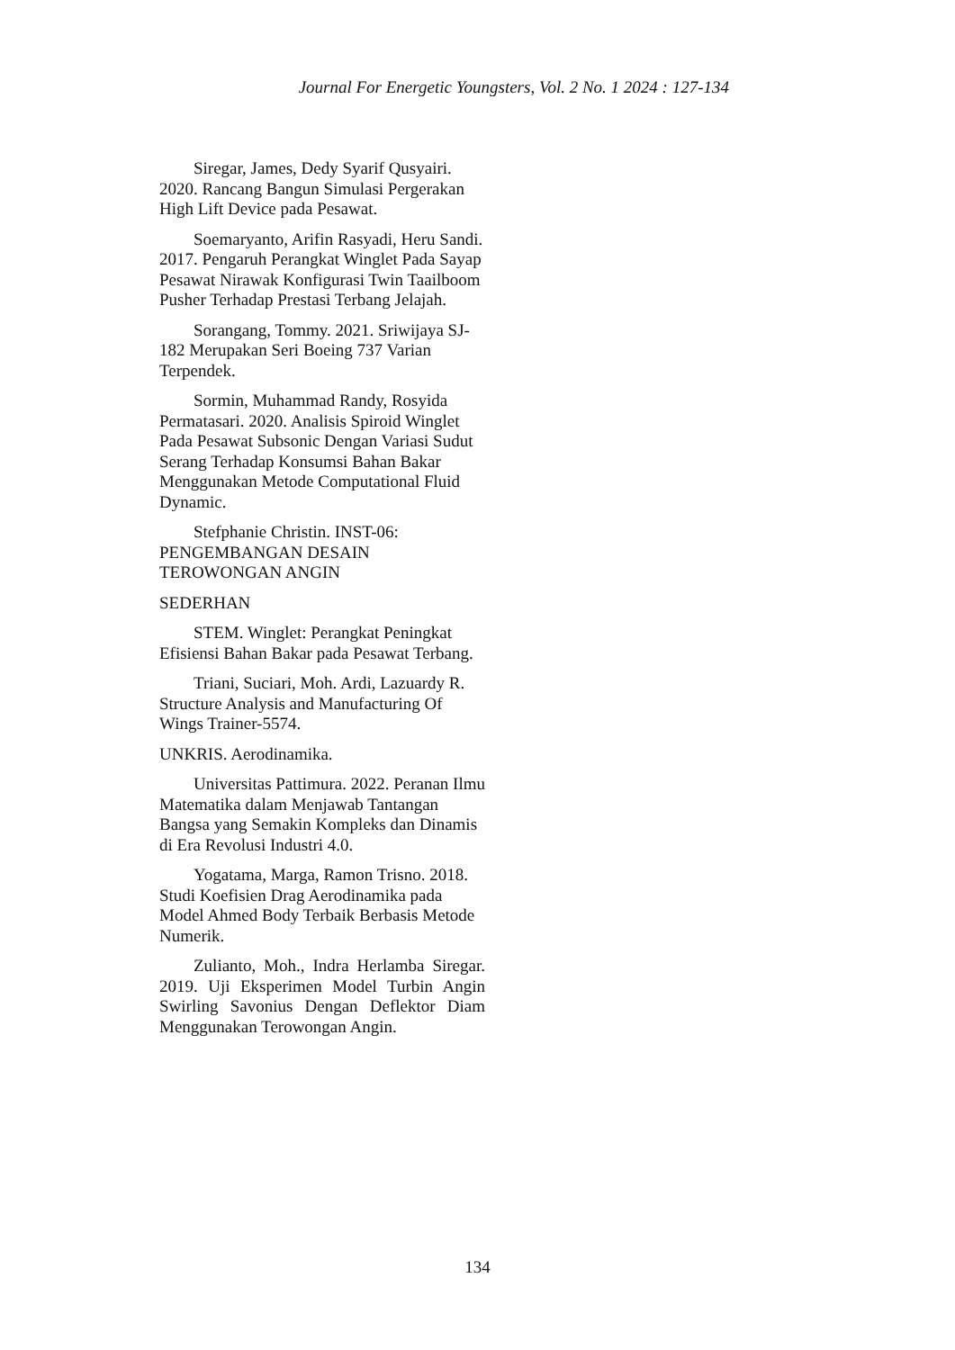Journal For Energetic Youngsters, Vol. 2 No. 1 2024 : 127-134
Siregar, James, Dedy Syarif Qusyairi. 2020. Rancang Bangun Simulasi Pergerakan High Lift Device pada Pesawat.
Soemaryanto, Arifin Rasyadi, Heru Sandi. 2017. Pengaruh Perangkat Winglet Pada Sayap Pesawat Nirawak Konfigurasi Twin Taailboom Pusher Terhadap Prestasi Terbang Jelajah.
Sorangang, Tommy. 2021. Sriwijaya SJ-182 Merupakan Seri Boeing 737 Varian Terpendek.
Sormin, Muhammad Randy, Rosyida Permatasari. 2020. Analisis Spiroid Winglet Pada Pesawat Subsonic Dengan Variasi Sudut Serang Terhadap Konsumsi Bahan Bakar Menggunakan Metode Computational Fluid Dynamic.
Stefphanie Christin. INST-06: PENGEMBANGAN DESAIN TEROWONGAN ANGIN
SEDERHAN
STEM. Winglet: Perangkat Peningkat Efisiensi Bahan Bakar pada Pesawat Terbang.
Triani, Suciari, Moh. Ardi, Lazuardy R. Structure Analysis and Manufacturing Of Wings Trainer-5574.
UNKRIS. Aerodinamika.
Universitas Pattimura. 2022. Peranan Ilmu Matematika dalam Menjawab Tantangan Bangsa yang Semakin Kompleks dan Dinamis di Era Revolusi Industri 4.0.
Yogatama, Marga, Ramon Trisno. 2018. Studi Koefisien Drag Aerodinamika pada Model Ahmed Body Terbaik Berbasis Metode Numerik.
Zulianto, Moh., Indra Herlamba Siregar. 2019. Uji Eksperimen Model Turbin Angin Swirling Savonius Dengan Deflektor Diam Menggunakan Terowongan Angin.
134